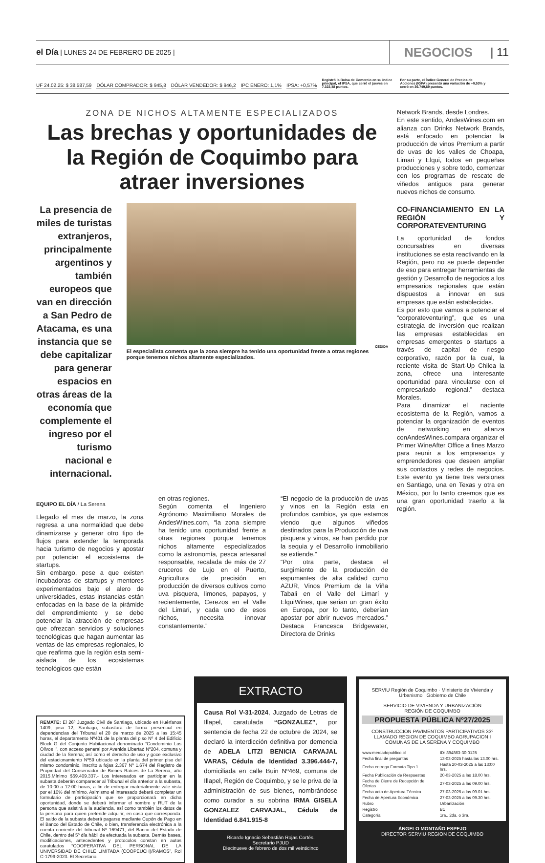el Día | LUNES 24 DE FEBRERO DE 2025 |
NEGOCIOS | 11
UF 24.02.25: $ 38.587,59 DÓLAR COMPRADOR: $ 945,8 DÓLAR VENDEDOR: $ 946,2 IPC ENERO: 1,1% IPSA: +0,57% Registró la Bolsa de Comercio en su índice principal, el IPSA, que cerró el jueves en 7.322,48 puntos. Por su parte, el Índice General de Precios de Acciones (IGPA) presentó una variación de +0,53% y cerró en 36.749,69 puntos.
ZONA DE NICHOS ALTAMENTE ESPECIALIZADOS
Las brechas y oportunidades de la Región de Coquimbo para atraer inversiones
La presencia de miles de turistas extranjeros, principalmente argentinos y también europeos que van en dirección a San Pedro de Atacama, es una instancia que se debe capitalizar para generar espacios en otras áreas de la economía que complemente el ingreso por el turismo nacional e internacional.
CEDIDA
El especialista comenta que la zona siempre ha tenido una oportunidad frente a otras regiones porque tenemos nichos altamente especializados.
EQUIPO EL DÍA / La Serena
Llegado el mes de marzo, la zona regresa a una normalidad que debe dinamizarse y generar otro tipo de flujos para extender la temporada hacia turismo de negocios y apostar por potenciar el ecosistema de startups.
Sin embargo, pese a que existen incubadoras de startups y mentores experimentados bajo el alero de universidades, estas instancias están enfocadas en la base de la pirámide del emprendimiento y se debe potenciar la atracción de empresas que ofrezcan servicios y soluciones tecnológicas que hagan aumentar las ventas de las empresas regionales, lo que reafirma que la región esta semi-aislada de los ecosistemas tecnológicos que están
en otras regiones.
Según comenta el Ingeniero Agrónomo Maximiliano Morales de AndesWines.com, “la zona siempre ha tenido una oportunidad frente a otras regiones porque tenemos nichos altamente especializados como la astronomía, pesca artesanal responsable, recalada de más de 27 cruceros de Lujo en el Puerto, Agricultura de precisión en producción de diversos cultivos como uva pisquera, limones, papayos, y recientemente, Cerezos en el Valle del Limari, y cada uno de esos nichos, necesita innovar constantemente.”
“El negocio de la producción de uvas y vinos en la Región esta en profundos cambios, ya que estamos viendo que algunos viñedos destinados para la Producción de uva pisquera y vinos, se han perdido por la sequia y el Desarrollo inmobiliario se extiende.”
“Por otra parte, destaca el surgimiento de la producción de espumantes de alta calidad como AZUR, Vinos Premium de la Viña Tabali en el Valle del Limarí y ElquiWines, que serian un gran éxito en Europa, por lo tanto, deberían apostar por abrir nuevos mercados.” Destaca Francesca Bridgewater, Directora de Drinks
Network Brands, desde Londres.
En este sentido, AndesWines.com en alianza con Drinks Network Brands, está enfocado en potenciar la producción de vinos Premium a partir de uvas de los valles de Choapa, Limari y Elqui, todos en pequeñas producciones y sobre todo, comenzar con los programas de rescate de viñedos antiguos para generar nuevos nichos de consumo.
CO-FINANCIAMIENTO EN LA REGIÓN Y CORPORATEVENTURING
La oportunidad de fondos concursables en diversas instituciones se esta reactivando en la Región, pero no se puede depender de eso para entregar herramientas de gestión y Desarrollo de negocios a los empresarios regionales que están dispuestos a innovar en sus empresas que están establecidas.
Es por esto que vamos a potenciar el “corporateventuring”, que es una estrategia de inversión que realizan las empresas establecidas en empresas emergentes o startups a través de capital de riesgo corporativo, razón por la cual, la reciente visita de Start-Up Chilea la zona, ofrece una interesante oportunidad para vincularse con el empresariado regional.” destaca Morales.
Para dinamizar el naciente ecosistema de la Región, vamos a potenciar la organización de eventos de networking en alianza conAndesWines.compara organizar el Primer WineAfter Office a fines Marzo para reunir a los empresarios y emprendedores que deseen ampliar sus contactos y redes de negocios. Este evento ya tiene tres versiones en Santiago, una en Texas y otra en México, por lo tanto creemos que es una gran oportunidad traerlo a la región.
REMATE: El 26º Juzgado Civil de Santiago, ubicado en Huérfanos 1409, piso 12, Santiago, subastará de forma presencial en dependencias del Tribunal el 20 de marzo de 2025 a las 15:45 horas, el departamento Nº401 de la planta del piso Nº 4 del Edificio Block G del Conjunto Habitacional denominado “Condominio Los Olivos I”, con acceso general por Avenida Libertad Nº204, comuna y ciudad de la Serena; así como el derecho de uso y goce exclusivo del estacionamiento Nº59 ubicado en la planta del primer piso del mismo condominio, inscrito a fojas 2.367 Nº 1.674 del Registro de Propiedad del Conservador de Bienes Raíces de La Serena, año 2015.Mínimo $59.409.337.- Los interesados en participar en la subasta deberán comparecer al Tribunal el día anterior a la subasta, de 10:00 a 12:00 horas, a fin de entregar materialmente vale vista por el 10% del mínimo. Asimismo el interesado deberá completar un formulario de participación que se proporcionará en dicha oportunidad, donde se deberá informar el nombre y RUT de la persona que asistirá a la audiencia, así como también los datos de la persona para quien pretende adquirir, en caso que corresponda. El saldo de la subasta deberá pagarse mediante Cupón de Pago en el Banco del Estado de Chile, o bien, transferencia electrónica a la cuenta corriente del tribunal Nº 169471, del Banco del Estado de Chile, dentro del 5º día hábil de efectuada la subasta. Demás bases, modificaciones, antecedentes y protocolos constan en autos caratulados “COOPERATIVA DEL PERSONAL DE LA UNIVERSIDAD DE CHILE LIMITADA (COOPEUCH)/RAMOS”, Rol C-1799-2023. El Secretario.
EXTRACTO
Causa Rol V-31-2024, Juzgado de Letras de Illapel, caratulada “GONZALEZ”, por sentencia de fecha 22 de octubre de 2024, se declaró la interdicción definitiva por demencia de ADELA LITZI BENICIA CARVAJAL VARAS, Cédula de Identidad 3.396.444-7, domiciliada en calle Buin Nº469, comuna de Illapel, Región de Coquimbo, y se le priva de la administración de sus bienes, nombrándose como curador a su sobrina IRMA GISELA GONZALEZ CARVAJAL, Cédula de Identidad 6.841.915-8
Ricardo Ignacio Sebastián Rojas Cortés.
Secretario PJUD
Diecinueve de febrero de dos mil veinticinco
SERVIU Región de Coquimbo · Ministerio de Vivienda y Urbanismo Gobierno de Chile
SERVICIO DE VIVIENDA Y URBANIZACIÓN
REGIÓN DE COQUIMBO
PROPUESTA PÚBLICA Nº27/2025
CONSTRUCCION PAVIMENTOS PARTICIPATIVOS 33º LLAMADO REGION DE COQUIMBO AGRUPACION I COMUNAS DE LA SERENA Y COQUIMBO
| www.mercadopublico.cl | ID: 894863-30-0125 |
| Fecha final de preguntas | 13-03-2025 hasta las 13.00 hrs. |
| Fecha entrega Formato Tipo 1 | Hasta 20-03-2025 a las 13:00 hrs. |
| Fecha Publicación de Respuestas | 20-03-2025 a las 18.00 hrs. |
| Fecha de Cierre de Recepción de Ofertas | 27-03-2025 a las 09.00 hrs. |
| Fecha acto de Apertura Técnica | 27-03-2025 a las 09.01 hrs. |
| Fecha de Apertura Económica | 27-03-2025 a las 09.30 hrs. |
| Rubro | Urbanización |
| Registro | B1 |
| Categoría | 1ra., 2da. o 3ra. |
ÁNGELO MONTAÑO ESPEJO
DIRECTOR SERVIU REGION DE COQUIMBO